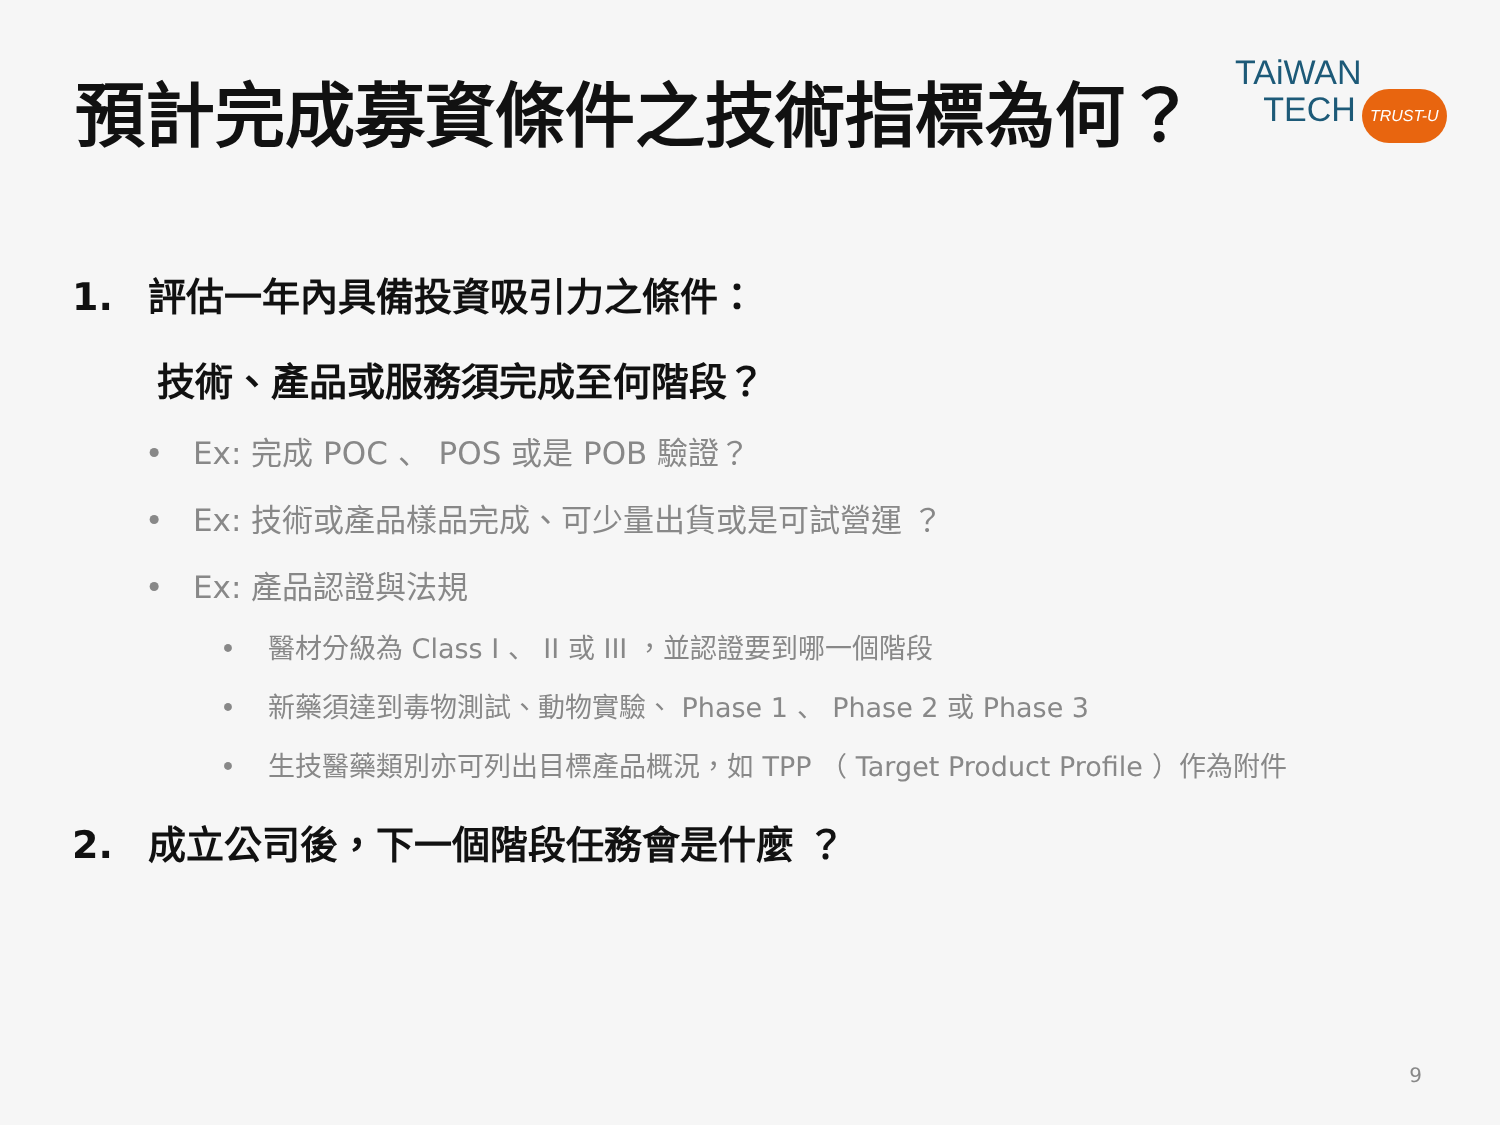預計完成募資條件之技術指標為何？
TAiWAN
TECH TRUST-U
1. 評估一年內具備投資吸引力之條件：
技術、產品或服務須完成至何階段？
• Ex: 完成 POC 、 POS 或是 POB 驗證？
• Ex: 技術或產品樣品完成、可少量出貨或是可試營運 ？
• Ex: 產品認證與法規
• 醫材分級為 Class I 、 II 或 III ，並認證要到哪一個階段
• 新藥須達到毒物測試、動物實驗、 Phase 1 、 Phase 2 或 Phase 3
• 生技醫藥類別亦可列出目標產品概況，如 TPP （ Target Product Profile ）作為附件
2. 成立公司後，下一個階段任務會是什麼 ？
9